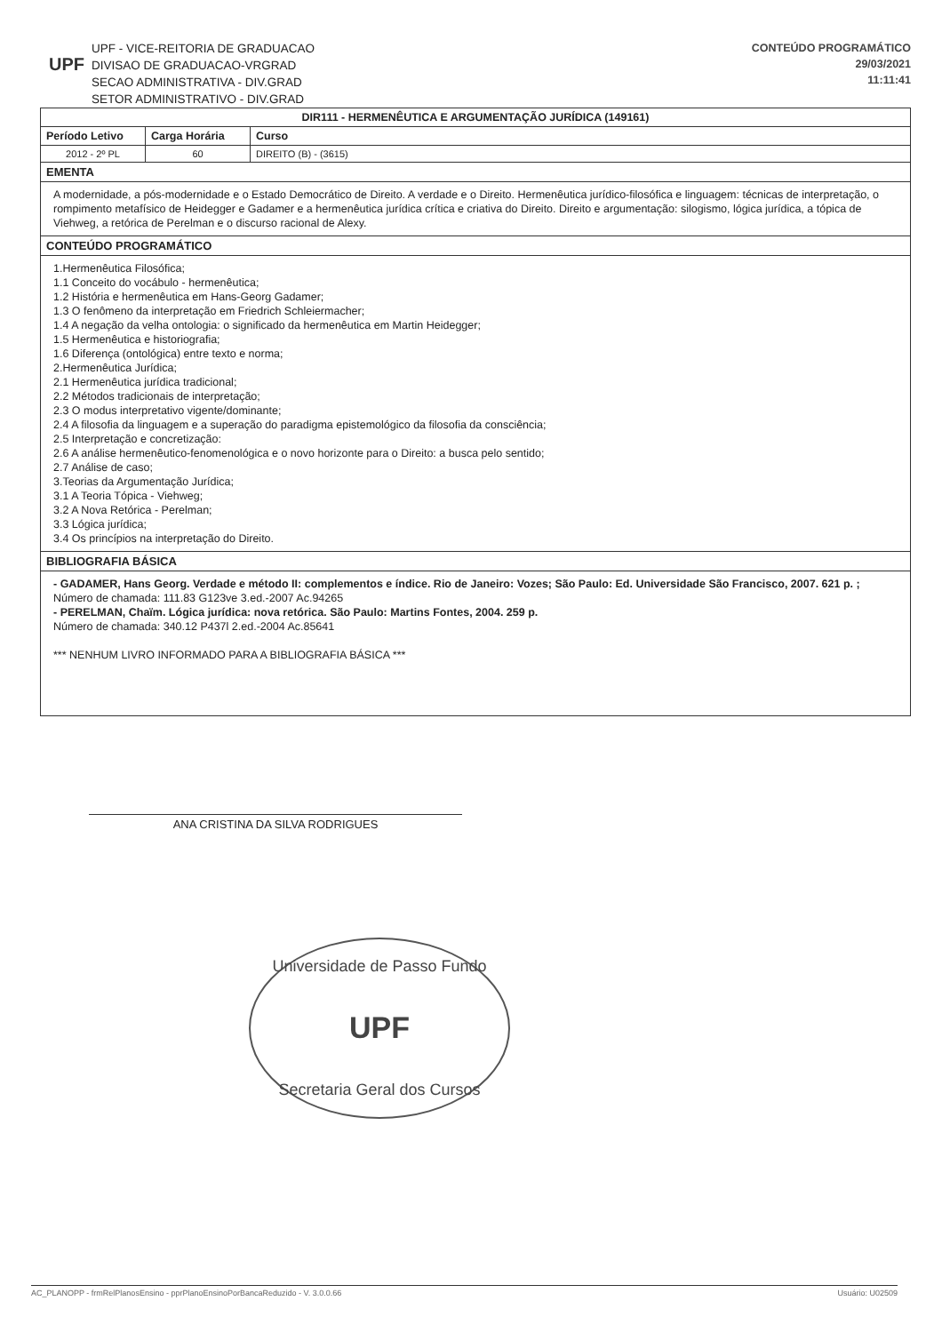UPF
UPF - VICE-REITORIA DE GRADUACAO
DIVISAO DE GRADUACAO-VRGRAD
SECAO ADMINISTRATIVA - DIV.GRAD
SETOR ADMINISTRATIVO - DIV.GRAD
CONTEÚDO PROGRAMÁTICO
29/03/2021
11:11:41
| DIR111 - HERMENÊUTICA E ARGUMENTAÇÃO JURÍDICA (149161) | | |
| --- | --- | --- |
| Período Letivo | Carga Horária | Curso |
| 2012 - 2º PL | 60 | DIREITO (B) - (3615) |
| EMENTA | | |
| A modernidade, a pós-modernidade e o Estado Democrático de Direito. A verdade e o Direito. Hermenêutica jurídico-filosófica e linguagem: técnicas de interpretação, o rompimento metafísico de Heidegger e Gadamer e a hermenêutica jurídica crítica e criativa do Direito. Direito e argumentação: silogismo, lógica jurídica, a tópica de Viehweg, a retórica de Perelman e o discurso racional de Alexy. | | |
| CONTEÚDO PROGRAMÁTICO | | |
| 1.Hermenêutica Filosófica; 1.1 Conceito do vocábulo - hermenêutica; 1.2 História e hermenêutica em Hans-Georg Gadamer; 1.3 O fenômeno da interpretação em Friedrich Schleiermacher; 1.4 A negação da velha ontologia: o significado da hermenêutica em Martin Heidegger; 1.5 Hermenêutica e historiografia; 1.6 Diferença (ontológica) entre texto e norma; 2.Hermenêutica Jurídica; 2.1 Hermenêutica jurídica tradicional; 2.2 Métodos tradicionais de interpretação; 2.3 O modus interpretativo vigente/dominante; 2.4 A filosofia da linguagem e a superação do paradigma epistemológico da filosofia da consciência; 2.5 Interpretação e concretização: 2.6 A análise hermenêutico-fenomenológica e o novo horizonte para o Direito: a busca pelo sentido; 2.7 Análise de caso; 3.Teorias da Argumentação Jurídica; 3.1 A Teoria Tópica - Viehweg; 3.2 A Nova Retórica - Perelman; 3.3 Lógica jurídica; 3.4 Os princípios na interpretação do Direito. | | |
| BIBLIOGRAFIA BÁSICA | | |
| - GADAMER, Hans Georg. Verdade e método II: complementos e índice. Rio de Janeiro: Vozes; São Paulo: Ed. Universidade São Francisco, 2007. 621 p. ; Número de chamada: 111.83 G123ve 3.ed.-2007 Ac.94265 - PERELMAN, Chaïm. Lógica jurídica: nova retórica. São Paulo: Martins Fontes, 2004. 259 p. Número de chamada: 340.12 P437l 2.ed.-2004 Ac.85641 *** NENHUM LIVRO INFORMADO PARA A BIBLIOGRAFIA BÁSICA *** | | |
ANA CRISTINA DA SILVA RODRIGUES
Universidade de Passo Fundo
UPF
Secretaria Geral dos Cursos
AC_PLANOPP - frmRelPlanosEnsino - pprPlanoEnsinoPorBancaReduzido - V. 3.0.0.66 Usuário: U02509